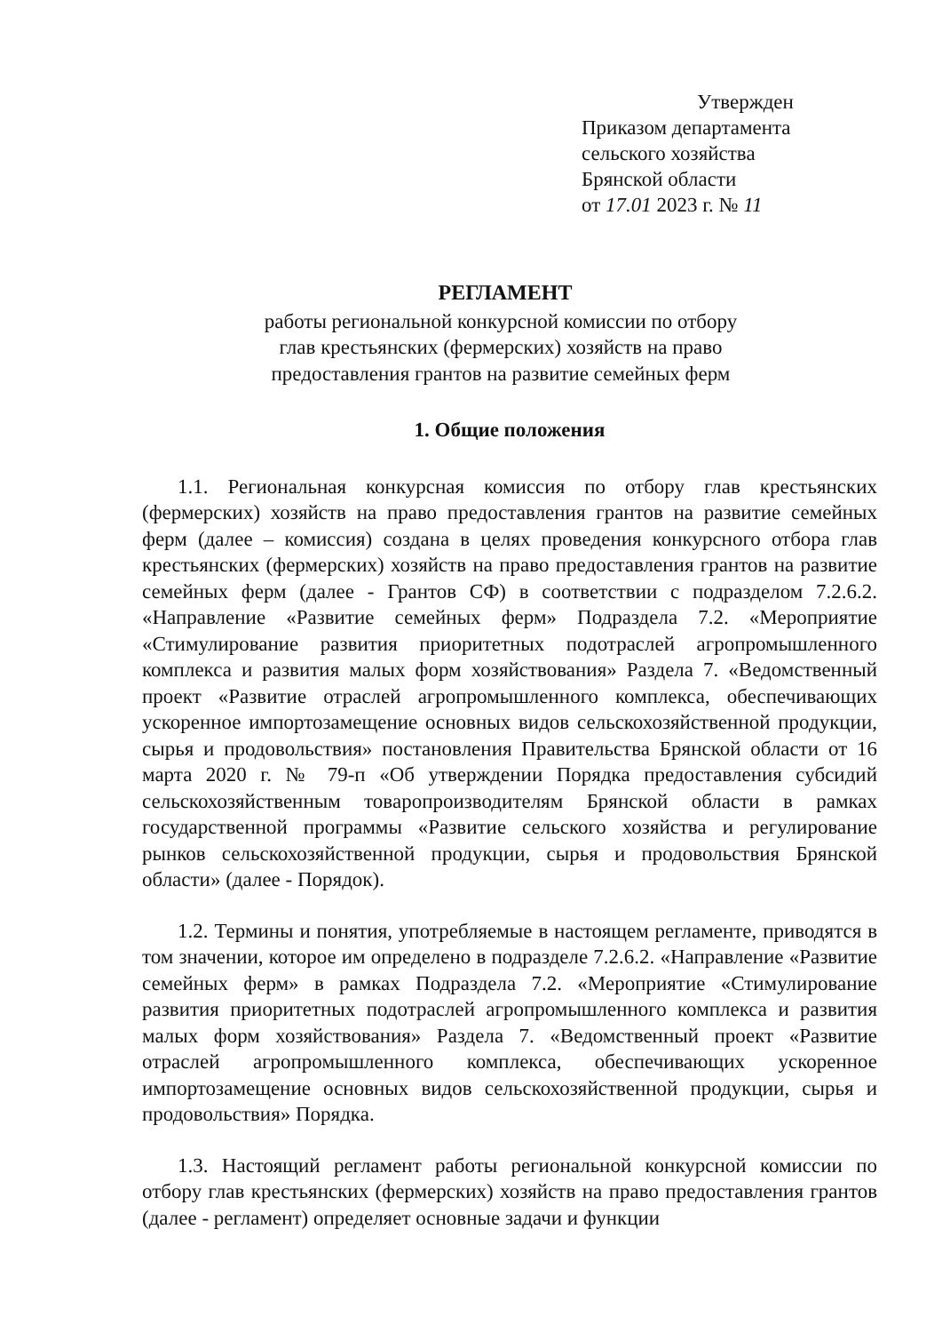Утвержден
Приказом департамента
сельского хозяйства
Брянской области
от 17.01 2023 г. № 11
РЕГЛАМЕНТ
работы региональной конкурсной комиссии по отбору
глав крестьянских (фермерских) хозяйств на право
предоставления грантов на развитие семейных ферм
1. Общие положения
1.1. Региональная конкурсная комиссия по отбору глав крестьянских (фермерских) хозяйств на право предоставления грантов на развитие семейных ферм (далее – комиссия) создана в целях проведения конкурсного отбора глав крестьянских (фермерских) хозяйств на право предоставления грантов на развитие семейных ферм (далее - Грантов СФ) в соответствии с подразделом 7.2.6.2. «Направление «Развитие семейных ферм» Подраздела 7.2. «Мероприятие «Стимулирование развития приоритетных подотраслей агропромышленного комплекса и развития малых форм хозяйствования» Раздела 7. «Ведомственный проект «Развитие отраслей агропромышленного комплекса, обеспечивающих ускоренное импортозамещение основных видов сельскохозяйственной продукции, сырья и продовольствия» постановления Правительства Брянской области от 16 марта 2020 г. № 79-п «Об утверждении Порядка предоставления субсидий сельскохозяйственным товаропроизводителям Брянской области в рамках государственной программы «Развитие сельского хозяйства и регулирование рынков сельскохозяйственной продукции, сырья и продовольствия Брянской области» (далее - Порядок).
1.2. Термины и понятия, употребляемые в настоящем регламенте, приводятся в том значении, которое им определено в подразделе 7.2.6.2. «Направление «Развитие семейных ферм» в рамках Подраздела 7.2. «Мероприятие «Стимулирование развития приоритетных подотраслей агропромышленного комплекса и развития малых форм хозяйствования» Раздела 7. «Ведомственный проект «Развитие отраслей агропромышленного комплекса, обеспечивающих ускоренное импортозамещение основных видов сельскохозяйственной продукции, сырья и продовольствия» Порядка.
1.3. Настоящий регламент работы региональной конкурсной комиссии по отбору глав крестьянских (фермерских) хозяйств на право предоставления грантов (далее - регламент) определяет основные задачи и функции